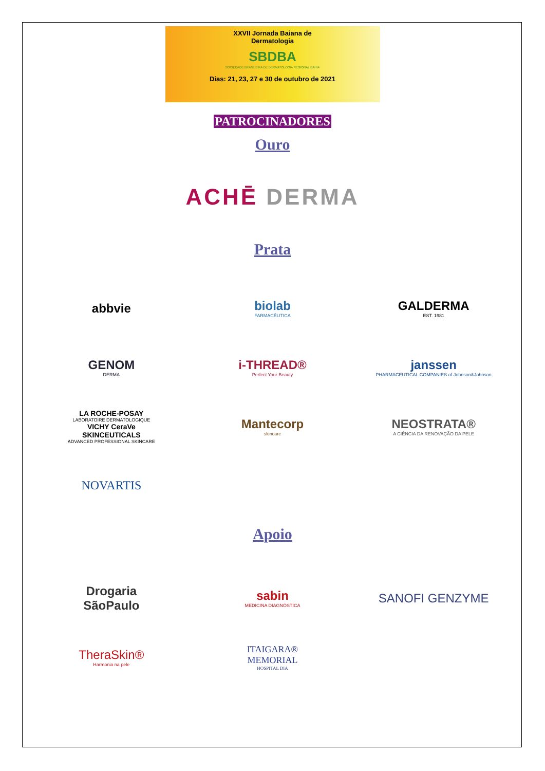XXVII Jornada Baiana de
Dermatologia
SBDBA
SOCIEDADE BRASILEIRA DE DERMATOLOGIA REGIONAL BAHIA
Dias: 21, 23, 27 e 30 de outubro de 2021
PATROCINADORES
Ouro
ACHĒ DERMA
Prata
abbvie
biolab
FARMACÊUTICA
GALDERMA
EST. 1981
GENOM
DERMA
i-THREAD®
Perfect Your Beauty
janssen
PHARMACEUTICAL COMPANIES of Johnson&Johnson
LA ROCHE-POSAY
LABORATOIRE DERMATOLOGIQUE
VICHY CeraVe
SKINCEUTICALS
ADVANCED PROFESSIONAL SKINCARE
Mantecorp
skincare
NEOSTRATA®
A CIÊNCIA DA RENOVAÇÃO DA PELE
NOVARTIS
Apoio
Drogaria
SãoPaulo
sabin
MEDICINA DIAGNÓSTICA
SANOFI GENZYME
TheraSkin®
Harmonia na pele
ITAIGARA®
MEMORIAL
HOSPITAL DIA